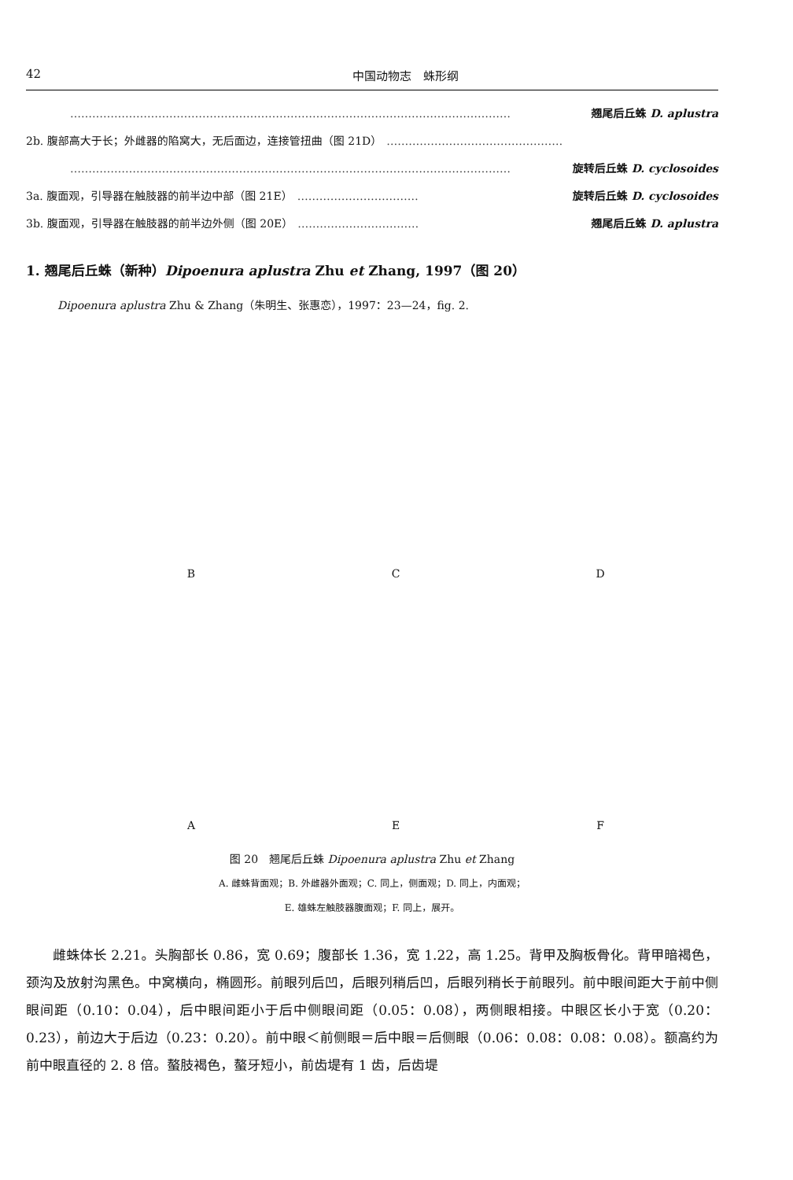42 中国动物志　蛛形纲
………………………………………………………………………………………………………… 翘尾后丘蛛 D. aplustra
2b. 腹部高大于长；外雌器的陷窝大，无后面边，连接管扭曲（图 21D） …………………………………………
………………………………………………………………………………………………………… 旋转后丘蛛 D. cyclosoides
3a. 腹面观，引导器在触肢器的前半边中部（图 21E） …………………………… 旋转后丘蛛 D. cyclosoides
3b. 腹面观，引导器在触肢器的前半边外侧（图 20E） …………………………… 翘尾后丘蛛 D. aplustra
1. 翘尾后丘蛛（新种）Dipoenura aplustra Zhu et Zhang, 1997（图 20）
Dipoenura aplustra Zhu & Zhang（朱明生、张惠恋），1997：23—24，fig. 2.
B
C
D
A
E
F
图 20　翘尾后丘蛛 Dipoenura aplustra Zhu et Zhang
A. 雌蛛背面观；B. 外雌器外面观；C. 同上，侧面观；D. 同上，内面观；
E. 雄蛛左触肢器腹面观；F. 同上，展开。
雌蛛体长 2.21。头胸部长 0.86，宽 0.69；腹部长 1.36，宽 1.22，高 1.25。背甲及胸板骨化。背甲暗褐色，颈沟及放射沟黑色。中窝横向，椭圆形。前眼列后凹，后眼列稍后凹，后眼列稍长于前眼列。前中眼间距大于前中侧眼间距（0.10：0.04），后中眼间距小于后中侧眼间距（0.05：0.08），两侧眼相接。中眼区长小于宽（0.20：0.23），前边大于后边（0.23：0.20）。前中眼＜前侧眼＝后中眼＝后侧眼（0.06：0.08：0.08：0.08）。额高约为前中眼直径的 2. 8 倍。螯肢褐色，螯牙短小，前齿堤有 1 齿，后齿堤